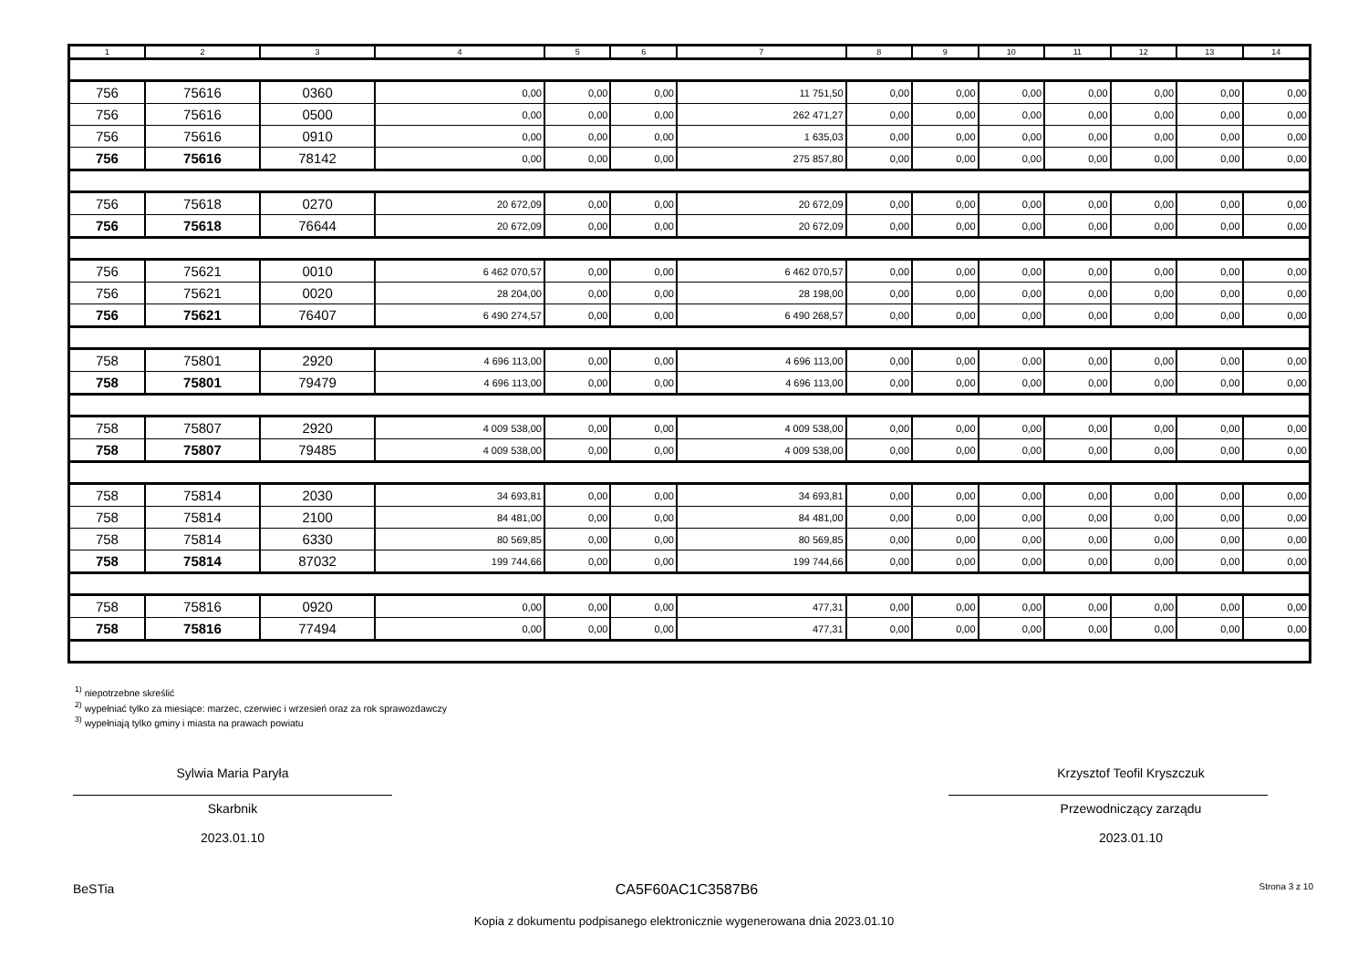| 1 | 2 | 3 | 4 | 5 | 6 | 7 | 8 | 9 | 10 | 11 | 12 | 13 | 14 |
| --- | --- | --- | --- | --- | --- | --- | --- | --- | --- | --- | --- | --- | --- |
| 756 | 75616 | 0360 | 0,00 | 0,00 | 0,00 | 11 751,50 | 0,00 | 0,00 | 0,00 | 0,00 | 0,00 | 0,00 | 0,00 |
| 756 | 75616 | 0500 | 0,00 | 0,00 | 0,00 | 262 471,27 | 0,00 | 0,00 | 0,00 | 0,00 | 0,00 | 0,00 | 0,00 |
| 756 | 75616 | 0910 | 0,00 | 0,00 | 0,00 | 1 635,03 | 0,00 | 0,00 | 0,00 | 0,00 | 0,00 | 0,00 | 0,00 |
| 756 | 75616 | 78142 | 0,00 | 0,00 | 0,00 | 275 857,80 | 0,00 | 0,00 | 0,00 | 0,00 | 0,00 | 0,00 | 0,00 |
| 756 | 75618 | 0270 | 20 672,09 | 0,00 | 0,00 | 20 672,09 | 0,00 | 0,00 | 0,00 | 0,00 | 0,00 | 0,00 | 0,00 |
| 756 | 75618 | 76644 | 20 672,09 | 0,00 | 0,00 | 20 672,09 | 0,00 | 0,00 | 0,00 | 0,00 | 0,00 | 0,00 | 0,00 |
| 756 | 75621 | 0010 | 6 462 070,57 | 0,00 | 0,00 | 6 462 070,57 | 0,00 | 0,00 | 0,00 | 0,00 | 0,00 | 0,00 | 0,00 |
| 756 | 75621 | 0020 | 28 204,00 | 0,00 | 0,00 | 28 198,00 | 0,00 | 0,00 | 0,00 | 0,00 | 0,00 | 0,00 | 0,00 |
| 756 | 75621 | 76407 | 6 490 274,57 | 0,00 | 0,00 | 6 490 268,57 | 0,00 | 0,00 | 0,00 | 0,00 | 0,00 | 0,00 | 0,00 |
| 758 | 75801 | 2920 | 4 696 113,00 | 0,00 | 0,00 | 4 696 113,00 | 0,00 | 0,00 | 0,00 | 0,00 | 0,00 | 0,00 | 0,00 |
| 758 | 75801 | 79479 | 4 696 113,00 | 0,00 | 0,00 | 4 696 113,00 | 0,00 | 0,00 | 0,00 | 0,00 | 0,00 | 0,00 | 0,00 |
| 758 | 75807 | 2920 | 4 009 538,00 | 0,00 | 0,00 | 4 009 538,00 | 0,00 | 0,00 | 0,00 | 0,00 | 0,00 | 0,00 | 0,00 |
| 758 | 75807 | 79485 | 4 009 538,00 | 0,00 | 0,00 | 4 009 538,00 | 0,00 | 0,00 | 0,00 | 0,00 | 0,00 | 0,00 | 0,00 |
| 758 | 75814 | 2030 | 34 693,81 | 0,00 | 0,00 | 34 693,81 | 0,00 | 0,00 | 0,00 | 0,00 | 0,00 | 0,00 | 0,00 |
| 758 | 75814 | 2100 | 84 481,00 | 0,00 | 0,00 | 84 481,00 | 0,00 | 0,00 | 0,00 | 0,00 | 0,00 | 0,00 | 0,00 |
| 758 | 75814 | 6330 | 80 569,85 | 0,00 | 0,00 | 80 569,85 | 0,00 | 0,00 | 0,00 | 0,00 | 0,00 | 0,00 | 0,00 |
| 758 | 75814 | 87032 | 199 744,66 | 0,00 | 0,00 | 199 744,66 | 0,00 | 0,00 | 0,00 | 0,00 | 0,00 | 0,00 | 0,00 |
| 758 | 75816 | 0920 | 0,00 | 0,00 | 0,00 | 477,31 | 0,00 | 0,00 | 0,00 | 0,00 | 0,00 | 0,00 | 0,00 |
| 758 | 75816 | 77494 | 0,00 | 0,00 | 0,00 | 477,31 | 0,00 | 0,00 | 0,00 | 0,00 | 0,00 | 0,00 | 0,00 |
<sup>1)</sup> niepotrzebne skreślić
<sup>2)</sup> wypełniać tylko za miesiące: marzec, czerwiec i wrzesień oraz za rok sprawozdawczy
<sup>3)</sup> wypełniają tylko gminy i miasta na prawach powiatu
Sylwia Maria Paryła
Skarbnik
2023.01.10
Krzysztof Teofil Kryszczuk
Przewodniczący zarządu
2023.01.10
BeSTia CA5F60AC1C3587B6 Strona 3 z 10
Kopia z dokumentu podpisanego elektronicznie wygenerowana dnia 2023.01.10